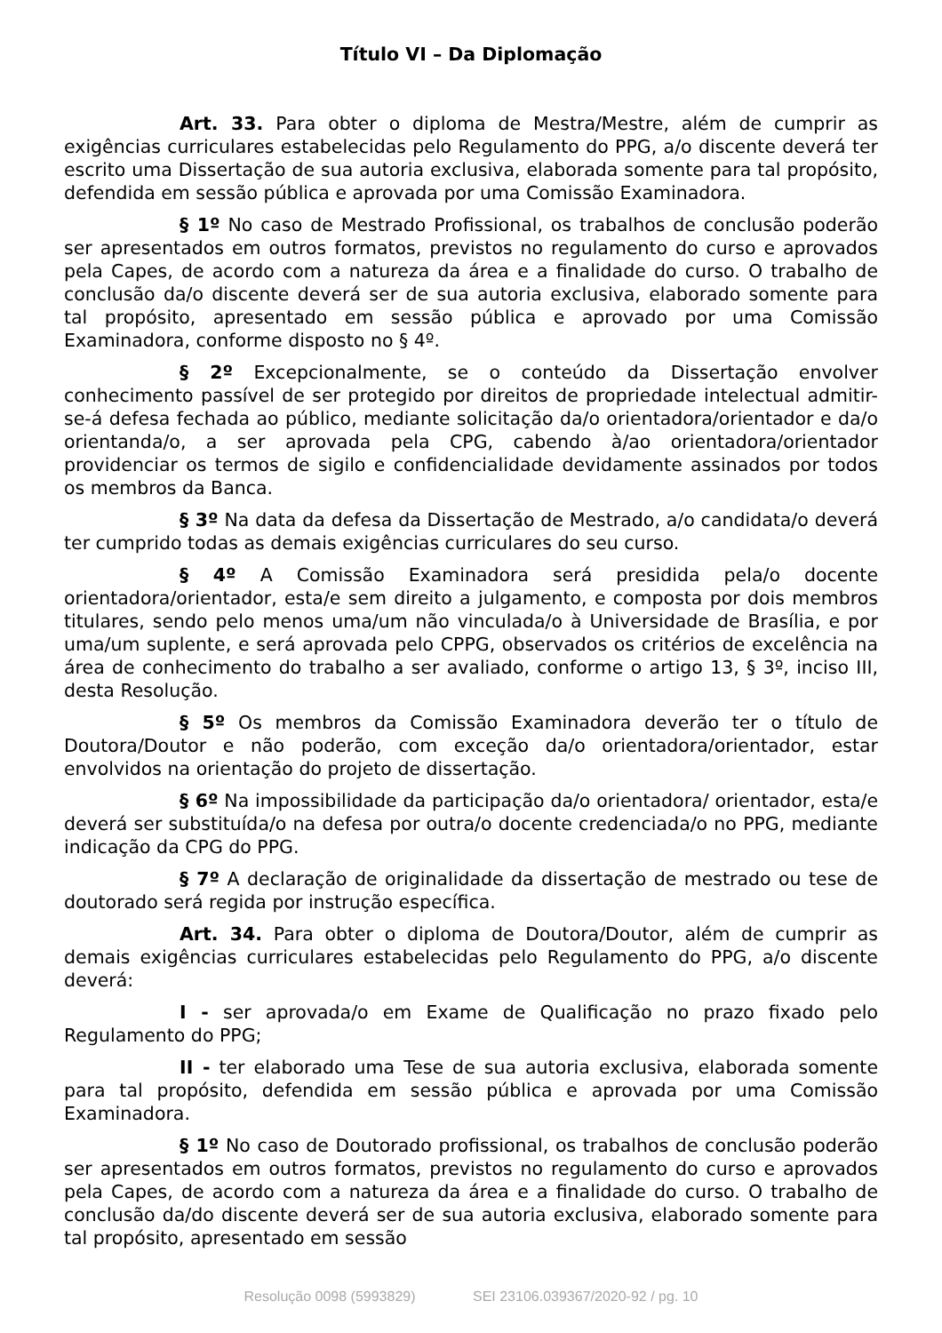Título VI – Da Diplomação
Art. 33. Para obter o diploma de Mestra/Mestre, além de cumprir as exigências curriculares estabelecidas pelo Regulamento do PPG, a/o discente deverá ter escrito uma Dissertação de sua autoria exclusiva, elaborada somente para tal propósito, defendida em sessão pública e aprovada por uma Comissão Examinadora.
§ 1º No caso de Mestrado Profissional, os trabalhos de conclusão poderão ser apresentados em outros formatos, previstos no regulamento do curso e aprovados pela Capes, de acordo com a natureza da área e a finalidade do curso. O trabalho de conclusão da/o discente deverá ser de sua autoria exclusiva, elaborado somente para tal propósito, apresentado em sessão pública e aprovado por uma Comissão Examinadora, conforme disposto no § 4º.
§ 2º Excepcionalmente, se o conteúdo da Dissertação envolver conhecimento passível de ser protegido por direitos de propriedade intelectual admitir-se-á defesa fechada ao público, mediante solicitação da/o orientadora/orientador e da/o orientanda/o, a ser aprovada pela CPG, cabendo à/ao orientadora/orientador providenciar os termos de sigilo e confidencialidade devidamente assinados por todos os membros da Banca.
§ 3º Na data da defesa da Dissertação de Mestrado, a/o candidata/o deverá ter cumprido todas as demais exigências curriculares do seu curso.
§ 4º A Comissão Examinadora será presidida pela/o docente orientadora/orientador, esta/e sem direito a julgamento, e composta por dois membros titulares, sendo pelo menos uma/um não vinculada/o à Universidade de Brasília, e por uma/um suplente, e será aprovada pelo CPPG, observados os critérios de excelência na área de conhecimento do trabalho a ser avaliado, conforme o artigo 13, § 3º, inciso III, desta Resolução.
§ 5º Os membros da Comissão Examinadora deverão ter o título de Doutora/Doutor e não poderão, com exceção da/o orientadora/orientador, estar envolvidos na orientação do projeto de dissertação.
§ 6º Na impossibilidade da participação da/o orientadora/ orientador, esta/e deverá ser substituída/o na defesa por outra/o docente credenciada/o no PPG, mediante indicação da CPG do PPG.
§ 7º A declaração de originalidade da dissertação de mestrado ou tese de doutorado será regida por instrução específica.
Art. 34. Para obter o diploma de Doutora/Doutor, além de cumprir as demais exigências curriculares estabelecidas pelo Regulamento do PPG, a/o discente deverá:
I - ser aprovada/o em Exame de Qualificação no prazo fixado pelo Regulamento do PPG;
II - ter elaborado uma Tese de sua autoria exclusiva, elaborada somente para tal propósito, defendida em sessão pública e aprovada por uma Comissão Examinadora.
§ 1º No caso de Doutorado profissional, os trabalhos de conclusão poderão ser apresentados em outros formatos, previstos no regulamento do curso e aprovados pela Capes, de acordo com a natureza da área e a finalidade do curso. O trabalho de conclusão da/do discente deverá ser de sua autoria exclusiva, elaborado somente para tal propósito, apresentado em sessão
Resolução 0098 (5993829) SEI 23106.039367/2020-92 / pg. 10